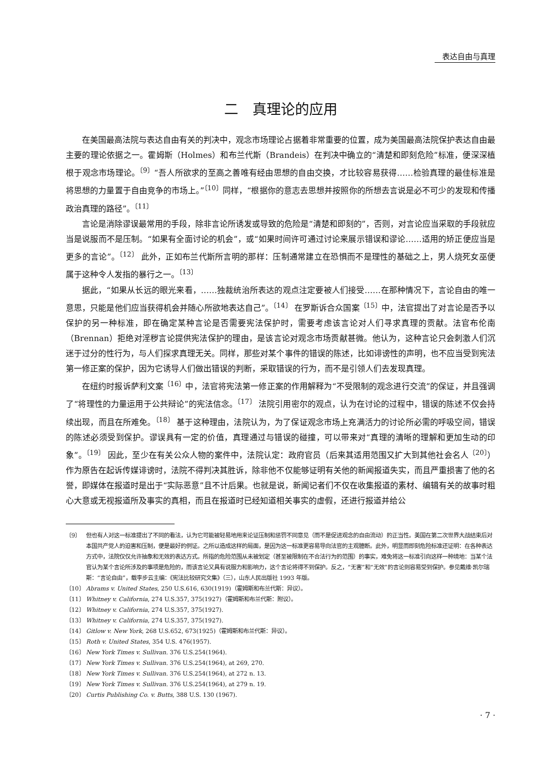表达自由与真理
二　真理论的应用
在美国最高法院与表达自由有关的判决中，观念市场理论占据着非常重要的位置，成为美国最高法院保护表达自由最主要的理论依据之一。霍姆斯（Holmes）和布兰代斯（Brandeis）在判决中确立的“清楚和即刻危险”标准，便深深植根于观念市场理论。<sup>〔9〕</sup>“吾人所欲求的至高之善唯有经由思想的自由交换，才比较容易获得……检验真理的最佳标准是将思想的力量置于自由竞争的市场上。”<sup>〔10〕</sup>同样，“根据你的意志去思想并按照你的所想去言说是必不可少的发现和传播政治真理的路径”。<sup>〔11〕</sup>
言论是消除谬误最常用的手段，除非言论所诱发或导致的危险是“清楚和即刻的”，否则，对言论应当采取的手段就应当是说服而不是压制。“如果有全面讨论的机会”，或“如果时间许可通过讨论来展示错误和谬论……适用的矫正便应当是更多的言论”。<sup>〔12〕</sup> 此外，正如布兰代斯所言明的那样：压制通常建立在恐惧而不是理性的基础之上，男人烧死女巫便属于这种令人发指的暴行之一。<sup>〔13〕</sup>
据此，“如果从长远的眼光来看，……独裁统治所表达的观点注定要被人们接受……在那种情况下，言论自由的唯一意思，只能是他们应当获得机会并随心所欲地表达自己”。<sup>〔14〕</sup> 在罗斯诉合众国案<sup>〔15〕</sup>中，法官提出了对言论是否予以保护的另一种标准，即在确定某种言论是否需要宪法保护时，需要考虑该言论对人们寻求真理的贡献。法官布伦南（Brennan）拒绝对淫秽言论提供宪法保护的理由，是该言论对观念市场贡献甚微。他认为，这种言论只会刺激人们沉迷于过分的性行为，与人们探求真理无关。同样，那些对某个事件的错误的陈述，比如诽谤性的声明，也不应当受到宪法第一修正案的保护，因为它诱导人们做出错误的判断，采取错误的行为，而不是引领人们去发现真理。
在纽约时报诉萨利文案<sup>〔16〕</sup>中，法官将宪法第一修正案的作用解释为“不受限制的观念进行交流”的保证，并且强调了“将理性的力量运用于公共辩论”的宪法信念。<sup>〔17〕</sup> 法院引用密尔的观点，认为在讨论的过程中，错误的陈述不仅会持续出现，而且在所难免。<sup>〔18〕</sup> 基于这种理由，法院认为，为了保证观念市场上充满活力的讨论所必需的呼吸空间，错误的陈述必须受到保护。谬误具有一定的价值，真理通过与错误的碰撞，可以带来对“真理的清晰的理解和更加生动的印象”。<sup>〔19〕</sup> 因此，至少在有关公众人物的案件中，法院认定：政府官员（后来其适用范围又扩大到其他社会名人<sup>〔20〕</sup>）作为原告在起诉传媒诽谤时，法院不得判决其胜诉，除非他不仅能够证明有关他的新闻报道失实，而且严重损害了他的名誉，即媒体在报道时是出于“实际恶意”且不计后果。也就是说，新闻记者们不仅在收集报道的素材、编辑有关的故事时粗心大意或无视报道所及事实的真相，而且在报道时已经知道相关事实的虚假，还进行报道并给公
〔9〕 但也有人对这一标准提出了不同的看法，认为它可能被轻易地用来论证压制和惩罚不同意见（而不是促进观念的自由流动）的正当性。美国在第二次世界大战结束后对本国共产党人的迫害和压制，便是最好的例证。之所以造成这样的局面，是因为这一标准更容易导向法官的主观臆断。此外，明显而即刻危险标准还证明：在各种表达方式中，法院仅仅允许抽象和无效的表达方式。所指的危险范围从未被划定（甚至被限制在不合法行为的范围）的事实，难免将这一标准引向这样一种境地：当某个法官认为某个言论所涉及的事项是危险的，而该言论又具有说服力和影响力，这个言论将得不到保护。反之，“无害”和“无效”的言论则容易受到保护。参见戴维·凯尔瑞斯：“言论自由”，载李步云主编：《宪法比较研究文集》（三），山东人民出版社 1993 年版。
〔10〕 Abrams v. United States, 250 U.S.616, 630(1919)（霍姆斯和布兰代斯：异议）。
〔11〕 Whitney v. California, 274 U.S.357, 375(1927)（霍姆斯和布兰代斯：附议）。
〔12〕 Whitney v. California, 274 U.S.357, 375(1927).
〔13〕 Whitney v. California, 274 U.S.357, 375(1927).
〔14〕 Gitlow v. New York, 268 U.S.652, 673(1925)（霍姆斯和布兰代斯：异议）。
〔15〕 Roth v. United States, 354 U.S. 476(1957).
〔16〕 New York Times v. Sullivan. 376 U.S.254(1964).
〔17〕 New York Times v. Sullivan. 376 U.S.254(1964), at 269, 270.
〔18〕 New York Times v. Sullivan. 376 U.S.254(1964), at 272 n. 13.
〔19〕 New York Times v. Sullivan. 376 U.S.254(1964), at 279 n. 19.
〔20〕 Curtis Publishing Co. v. Butts, 388 U.S. 130 (1967).
· 7 ·